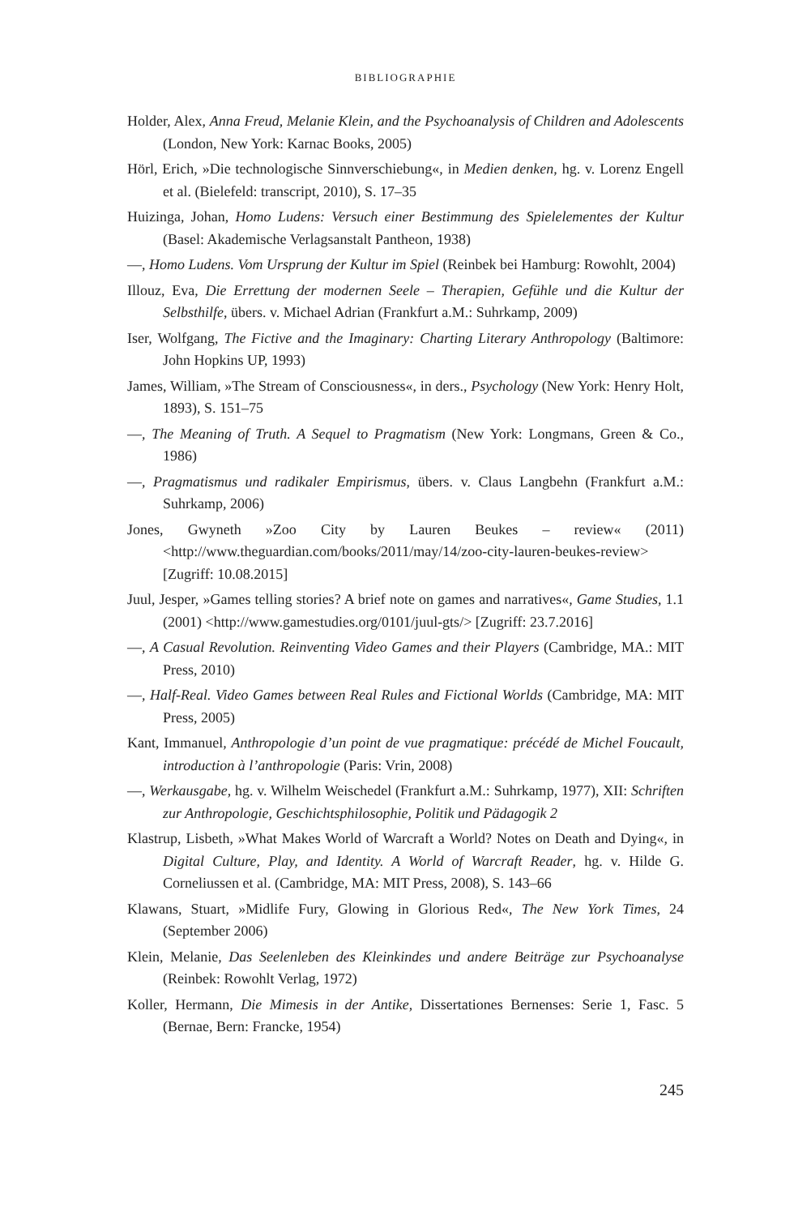BIBLIOGRAPHIE
Holder, Alex, Anna Freud, Melanie Klein, and the Psychoanalysis of Children and Adolescents (London, New York: Karnac Books, 2005)
Hörl, Erich, »Die technologische Sinnverschiebung«, in Medien denken, hg. v. Lorenz Engell et al. (Bielefeld: transcript, 2010), S. 17–35
Huizinga, Johan, Homo Ludens: Versuch einer Bestimmung des Spielelementes der Kultur (Basel: Akademische Verlagsanstalt Pantheon, 1938)
—, Homo Ludens. Vom Ursprung der Kultur im Spiel (Reinbek bei Hamburg: Rowohlt, 2004)
Illouz, Eva, Die Errettung der modernen Seele – Therapien, Gefühle und die Kultur der Selbsthilfe, übers. v. Michael Adrian (Frankfurt a.M.: Suhrkamp, 2009)
Iser, Wolfgang, The Fictive and the Imaginary: Charting Literary Anthropology (Baltimore: John Hopkins UP, 1993)
James, William, »The Stream of Consciousness«, in ders., Psychology (New York: Henry Holt, 1893), S. 151–75
—, The Meaning of Truth. A Sequel to Pragmatism (New York: Longmans, Green & Co., 1986)
—, Pragmatismus und radikaler Empirismus, übers. v. Claus Langbehn (Frankfurt a.M.: Suhrkamp, 2006)
Jones, Gwyneth »Zoo City by Lauren Beukes – review« (2011) <http://www.theguardian.com/books/2011/may/14/zoo-city-lauren-beukes-review> [Zugriff: 10.08.2015]
Juul, Jesper, »Games telling stories? A brief note on games and narratives«, Game Studies, 1.1 (2001) <http://www.gamestudies.org/0101/juul-gts/> [Zugriff: 23.7.2016]
—, A Casual Revolution. Reinventing Video Games and their Players (Cambridge, MA.: MIT Press, 2010)
—, Half-Real. Video Games between Real Rules and Fictional Worlds (Cambridge, MA: MIT Press, 2005)
Kant, Immanuel, Anthropologie d’un point de vue pragmatique: précédé de Michel Foucault, introduction à l’anthropologie (Paris: Vrin, 2008)
—, Werkausgabe, hg. v. Wilhelm Weischedel (Frankfurt a.M.: Suhrkamp, 1977), XII: Schriften zur Anthropologie, Geschichtsphilosophie, Politik und Pädagogik 2
Klastrup, Lisbeth, »What Makes World of Warcraft a World? Notes on Death and Dying«, in Digital Culture, Play, and Identity. A World of Warcraft Reader, hg. v. Hilde G. Corneliussen et al. (Cambridge, MA: MIT Press, 2008), S. 143–66
Klawans, Stuart, »Midlife Fury, Glowing in Glorious Red«, The New York Times, 24 (September 2006)
Klein, Melanie, Das Seelenleben des Kleinkindes und andere Beiträge zur Psychoanalyse (Reinbek: Rowohlt Verlag, 1972)
Koller, Hermann, Die Mimesis in der Antike, Dissertationes Bernenses: Serie 1, Fasc. 5 (Bernae, Bern: Francke, 1954)
245